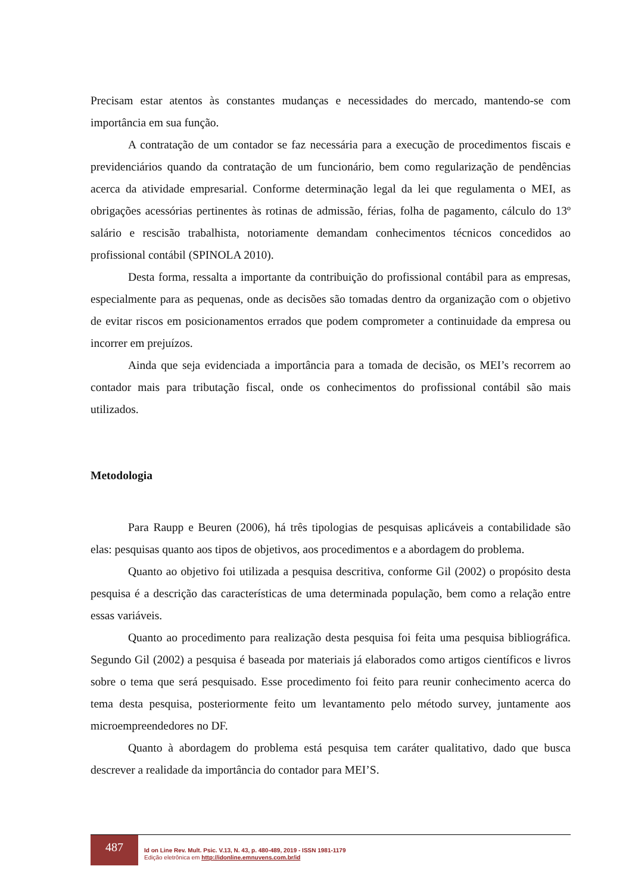Precisam estar atentos às constantes mudanças e necessidades do mercado, mantendo-se com importância em sua função.
A contratação de um contador se faz necessária para a execução de procedimentos fiscais e previdenciários quando da contratação de um funcionário, bem como regularização de pendências acerca da atividade empresarial. Conforme determinação legal da lei que regulamenta o MEI, as obrigações acessórias pertinentes às rotinas de admissão, férias, folha de pagamento, cálculo do 13º salário e rescisão trabalhista, notoriamente demandam conhecimentos técnicos concedidos ao profissional contábil (SPINOLA 2010).
Desta forma, ressalta a importante da contribuição do profissional contábil para as empresas, especialmente para as pequenas, onde as decisões são tomadas dentro da organização com o objetivo de evitar riscos em posicionamentos errados que podem comprometer a continuidade da empresa ou incorrer em prejuízos.
Ainda que seja evidenciada a importância para a tomada de decisão, os MEI’s recorrem ao contador mais para tributação fiscal, onde os conhecimentos do profissional contábil são mais utilizados.
Metodologia
Para Raupp e Beuren (2006), há três tipologias de pesquisas aplicáveis a contabilidade são elas: pesquisas quanto aos tipos de objetivos, aos procedimentos e a abordagem do problema.
Quanto ao objetivo foi utilizada a pesquisa descritiva, conforme Gil (2002) o propósito desta pesquisa é a descrição das características de uma determinada população, bem como a relação entre essas variáveis.
Quanto ao procedimento para realização desta pesquisa foi feita uma pesquisa bibliográfica. Segundo Gil (2002) a pesquisa é baseada por materiais já elaborados como artigos científicos e livros sobre o tema que será pesquisado. Esse procedimento foi feito para reunir conhecimento acerca do tema desta pesquisa, posteriormente feito um levantamento pelo método survey, juntamente aos microempreendedores no DF.
Quanto à abordagem do problema está pesquisa tem caráter qualitativo, dado que busca descrever a realidade da importância do contador para MEI’S.
487
Id on Line Rev. Mult. Psic. V.13, N. 43, p. 480-489, 2019 - ISSN 1981-1179
Edição eletrônica em http://idonline.emnuvens.com.br/id